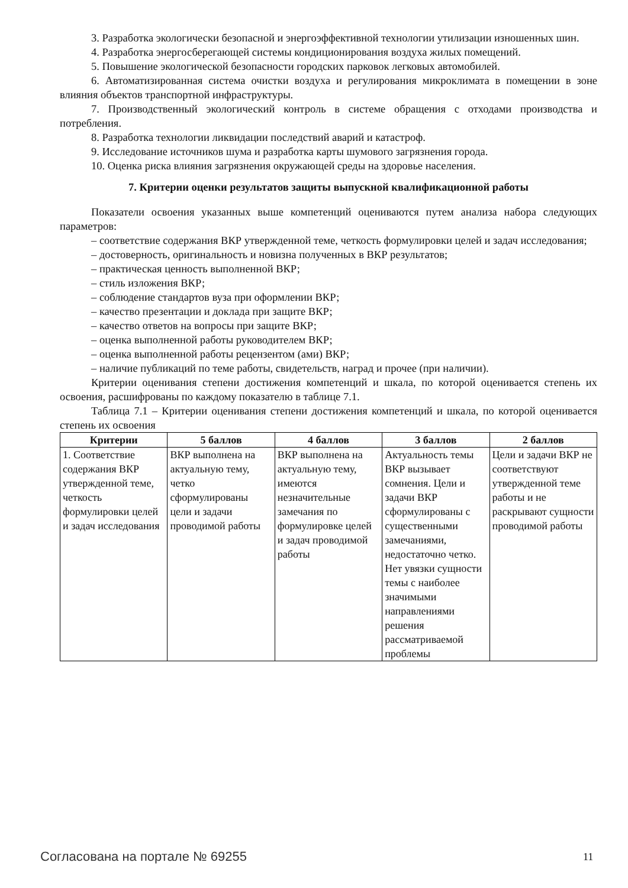3. Разработка экологически безопасной и энергоэффективной технологии утилизации изношенных шин.
4. Разработка энергосберегающей системы кондиционирования воздуха жилых помещений.
5. Повышение экологической безопасности городских парковок легковых автомобилей.
6. Автоматизированная система очистки воздуха и регулирования микроклимата в помещении в зоне влияния объектов транспортной инфраструктуры.
7. Производственный экологический контроль в системе обращения с отходами производства и потребления.
8. Разработка технологии ликвидации последствий аварий и катастроф.
9. Исследование источников шума и разработка карты шумового загрязнения города.
10. Оценка риска влияния загрязнения окружающей среды на здоровье населения.
7. Критерии оценки результатов защиты выпускной квалификационной работы
Показатели освоения указанных выше компетенций оцениваются путем анализа набора следующих параметров:
– соответствие содержания ВКР утвержденной теме, четкость формулировки целей и задач исследования;
– достоверность, оригинальность и новизна полученных в ВКР результатов;
– практическая ценность выполненной ВКР;
– стиль изложения ВКР;
– соблюдение стандартов вуза при оформлении ВКР;
– качество презентации и доклада при защите ВКР;
– качество ответов на вопросы при защите ВКР;
– оценка выполненной работы руководителем ВКР;
– оценка выполненной работы рецензентом (ами) ВКР;
– наличие публикаций по теме работы, свидетельств, наград и прочее (при наличии).
Критерии оценивания степени достижения компетенций и шкала, по которой оценивается степень их освоения, расшифрованы по каждому показателю в таблице 7.1.
Таблица 7.1 – Критерии оценивания степени достижения компетенций и шкала, по которой оценивается степень их освоения
| Критерии | 5 баллов | 4 баллов | 3 баллов | 2 баллов |
| --- | --- | --- | --- | --- |
| 1. Соответствие содержания ВКР утвержденной теме, четкость формулировки целей и задач исследования | ВКР выполнена на актуальную тему, четко сформулированы цели и задачи проводимой работы | ВКР выполнена на актуальную тему, имеются незначительные замечания по формулировке целей и задач проводимой работы | Актуальность темы ВКР вызывает сомнения. Цели и задачи ВКР сформулированы с существенными замечаниями, недостаточно четко. Нет увязки сущности темы с наиболее значимыми направлениями решения рассматриваемой проблемы | Цели и задачи ВКР не соответствуют утвержденной теме работы и не раскрывают сущности проводимой работы |
Согласована на портале № 69255 11